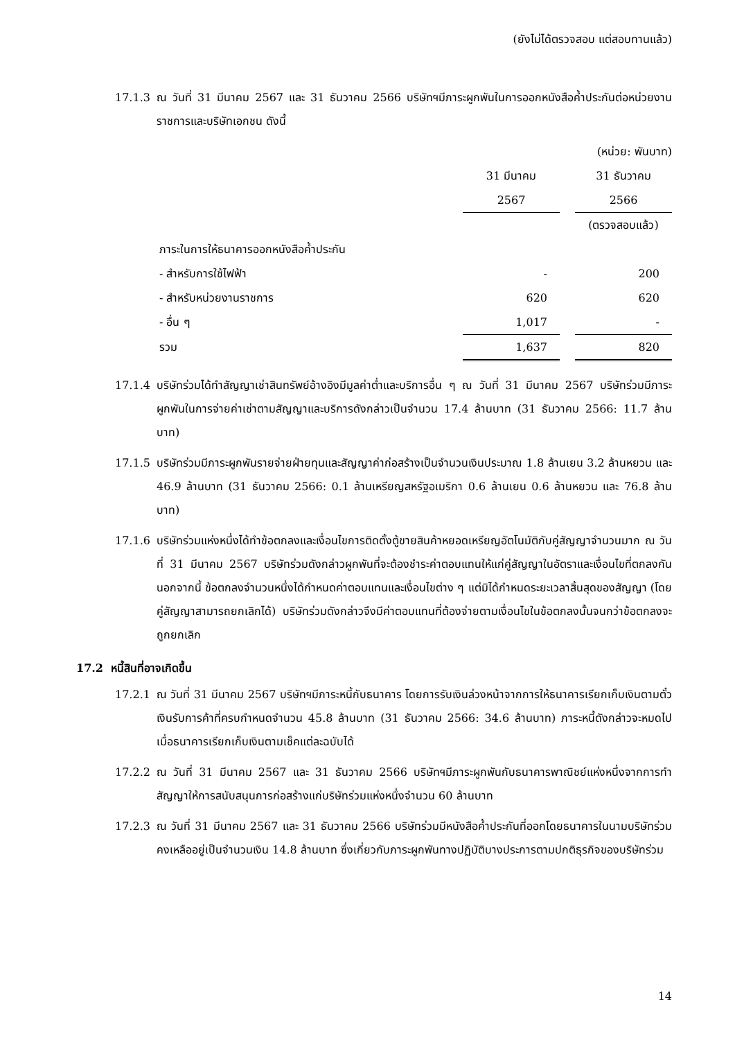(ยังไม่ได้ตรวจสอบ แต่สอบทานแล้ว)
17.1.3 ณ วันที่ 31 มีนาคม 2567 และ 31 ธันวาคม 2566 บริษัทฯมีภาระผูกพันในการออกหนังสือค้ำประกันต่อหน่วยงานราชการและบริษัทเอกชน ดังนี้
(หน่วย: พันบาท)
| | 31 มีนาคม | | 31 ธันวาคม |
| | 2567 | | 2566 |
| | | | (ตรวจสอบแล้ว) |
| ภาระในการให้ธนาคารออกหนังสือค้ำประกัน | | | |
| - สำหรับการใช้ไฟฟ้า | - | | 200 |
| - สำหรับหน่วยงานราชการ | 620 | | 620 |
| - อื่น ๆ | 1,017 | | - |
| รวม | 1,637 | | 820 |
17.1.4 บริษัทร่วมได้ทำสัญญาเช่าสินทรัพย์อ้างอิงมีมูลค่าต่ำและบริการอื่น ๆ ณ วันที่ 31 มีนาคม 2567 บริษัทร่วมมีภาระผูกพันในการจ่ายค่าเช่าตามสัญญาและบริการดังกล่าวเป็นจำนวน 17.4 ล้านบาท (31 ธันวาคม 2566: 11.7 ล้านบาท)
17.1.5 บริษัทร่วมมีภาระผูกพันรายจ่ายฝ่ายทุนและสัญญาค่าก่อสร้างเป็นจำนวนเงินประมาณ 1.8 ล้านเยน 3.2 ล้านหยวน และ 46.9 ล้านบาท (31 ธันวาคม 2566: 0.1 ล้านเหรียญสหรัฐอเมริกา 0.6 ล้านเยน 0.6 ล้านหยวน และ 76.8 ล้านบาท)
17.1.6 บริษัทร่วมแห่งหนึ่งได้ทำข้อตกลงและเงื่อนไขการติดตั้งตู้ขายสินค้าหยอดเหรียญอัตโนมัติกับคู่สัญญาจำนวนมาก ณ วันที่ 31 มีนาคม 2567 บริษัทร่วมดังกล่าวผูกพันที่จะต้องชำระค่าตอบแทนให้แก่คู่สัญญาในอัตราและเงื่อนไขที่ตกลงกัน นอกจากนี้ ข้อตกลงจำนวนหนึ่งได้กำหนดค่าตอบแทนและเงื่อนไขต่าง ๆ แต่มิได้กำหนดระยะเวลาสิ้นสุดของสัญญา (โดยคู่สัญญาสามารถยกเลิกได้) บริษัทร่วมดังกล่าวจึงมีค่าตอบแทนที่ต้องจ่ายตามเงื่อนไขในข้อตกลงนั้นจนกว่าข้อตกลงจะถูกยกเลิก
17.2 หนี้สินที่อาจเกิดขึ้น
17.2.1 ณ วันที่ 31 มีนาคม 2567 บริษัทฯมีภาระหนี้กับธนาคาร โดยการรับเงินล่วงหน้าจากการให้ธนาคารเรียกเก็บเงินตามตั๋วเงินรับการค้าที่ครบกำหนดจำนวน 45.8 ล้านบาท (31 ธันวาคม 2566: 34.6 ล้านบาท) ภาระหนี้ดังกล่าวจะหมดไปเมื่อธนาคารเรียกเก็บเงินตามเช็คแต่ละฉบับได้
17.2.2 ณ วันที่ 31 มีนาคม 2567 และ 31 ธันวาคม 2566 บริษัทฯมีภาระผูกพันกับธนาคารพาณิชย์แห่งหนึ่งจากการทำสัญญาให้การสนับสนุนการก่อสร้างแก่บริษัทร่วมแห่งหนึ่งจำนวน 60 ล้านบาท
17.2.3 ณ วันที่ 31 มีนาคม 2567 และ 31 ธันวาคม 2566 บริษัทร่วมมีหนังสือค้ำประกันที่ออกโดยธนาคารในนามบริษัทร่วมคงเหลืออยู่เป็นจำนวนเงิน 14.8 ล้านบาท ซึ่งเกี่ยวกับภาระผูกพันทางปฏิบัติบางประการตามปกติธุรกิจของบริษัทร่วม
14